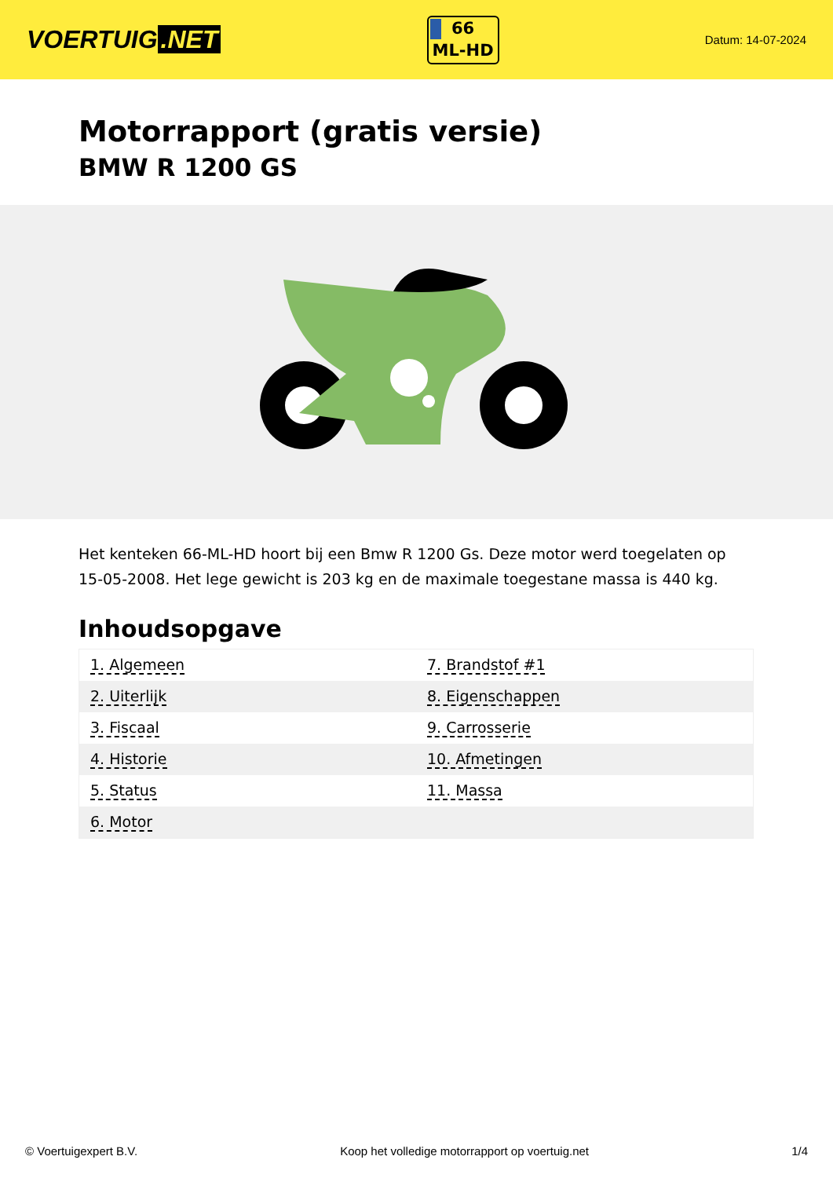VOERTUIG.NET
66
ML-HD
Datum: 14-07-2024
Motorrapport (gratis versie)
BMW R 1200 GS
Het kenteken 66-ML-HD hoort bij een Bmw R 1200 Gs. Deze motor werd toegelaten op 15-05-2008. Het lege gewicht is 203 kg en de maximale toegestane massa is 440 kg.
Inhoudsopgave
| 1. Algemeen | 7. Brandstof #1 |
| 2. Uiterlijk | 8. Eigenschappen |
| 3. Fiscaal | 9. Carrosserie |
| 4. Historie | 10. Afmetingen |
| 5. Status | 11. Massa |
| 6. Motor | |
© Voertuigexpert B.V. Koop het volledige motorrapport op voertuig.net 1/4